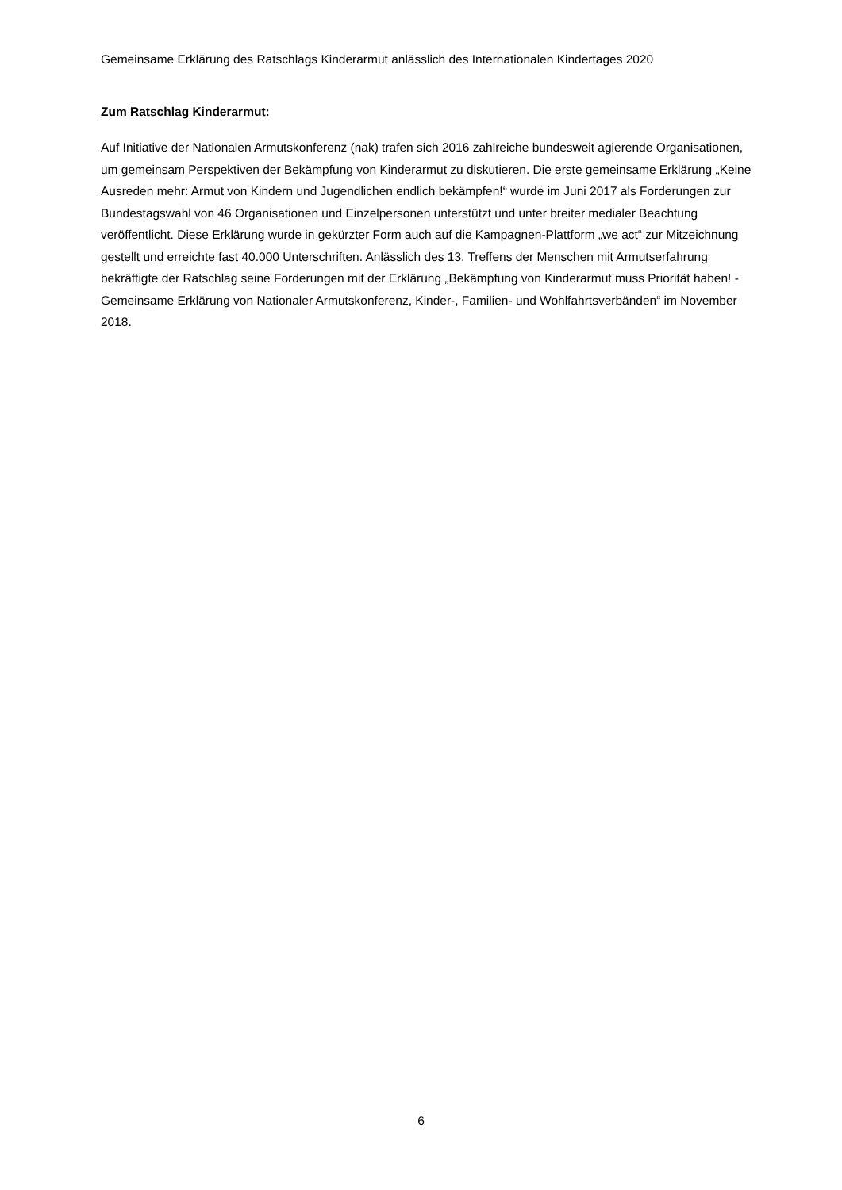Gemeinsame Erklärung des Ratschlags Kinderarmut anlässlich des Internationalen Kindertages 2020
Zum Ratschlag Kinderarmut:
Auf Initiative der Nationalen Armutskonferenz (nak) trafen sich 2016 zahlreiche bundesweit agierende Organisationen, um gemeinsam Perspektiven der Bekämpfung von Kinderarmut zu diskutieren. Die erste gemeinsame Erklärung „Keine Ausreden mehr: Armut von Kindern und Jugendlichen endlich bekämpfen!“ wurde im Juni 2017 als Forderungen zur Bundestagswahl von 46 Organisationen und Einzelpersonen unterstützt und unter breiter medialer Beachtung veröffentlicht. Diese Erklärung wurde in gekürzter Form auch auf die Kampagnen-Plattform „we act“ zur Mitzeichnung gestellt und erreichte fast 40.000 Unterschriften. Anlässlich des 13. Treffens der Menschen mit Armutserfahrung bekräftigte der Ratschlag seine Forderungen mit der Erklärung „Bekämpfung von Kinderarmut muss Priorität haben! - Gemeinsame Erklärung von Nationaler Armutskonferenz, Kinder-, Familien- und Wohlfahrtsverbänden“ im November 2018.
6